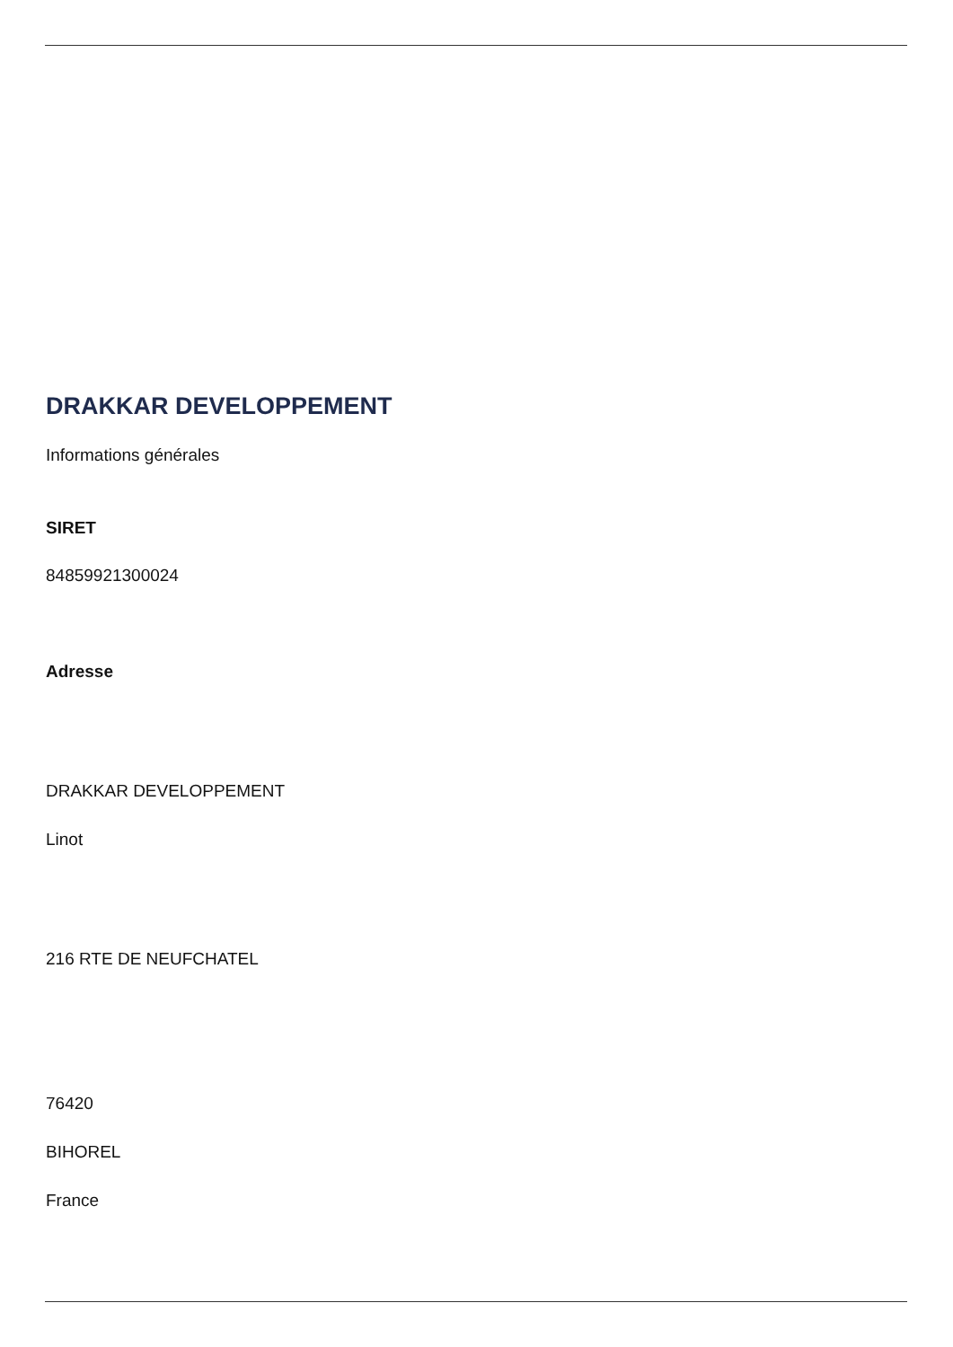DRAKKAR DEVELOPPEMENT
Informations générales
SIRET
84859921300024
Adresse
DRAKKAR DEVELOPPEMENT
Linot
216 RTE DE NEUFCHATEL
76420
BIHOREL
France